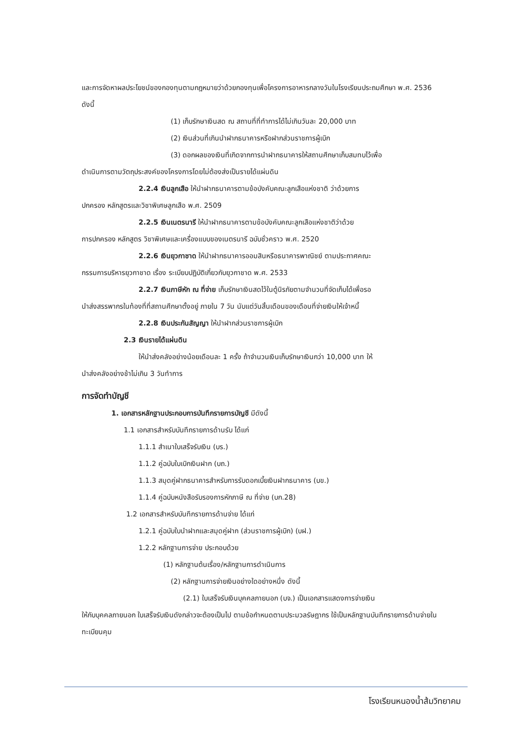และการจัดหาผลประโยชน์ของกองทุนตามกฎหมายว่าด้วยกองทุนเพื่อโครงการอาหารกลางวันในโรงเรียนประถมศึกษา พ.ศ. 2536 ดังนี้
(1) เก็บรักษาเงินสด ณ สถานที่ที่ทำการได้ไม่เกินวันละ 20,000 บาท
(2) เงินส่วนที่เกินนำฝากธนาคารหรือฝากส่วนราชการผู้เบิก
(3) ดอกผลของเงินที่เกิดจากการนำฝากธนาคารให้สถานศึกษาเก็บสมทบไว้เพื่อ
ดำเนินการตามวัตถุประสงค์ของโครงการโดยไม่ต้องส่งเป็นรายได้แผ่นดิน
2.2.4 เงินลูกเสือ ให้นำฝากธนาคารตามข้อบังคับคณะลูกเสือแห่งชาติ ว่าด้วยการ
ปกครอง หลักสูตรและวิชาพิเศษลูกเสือ พ.ศ. 2509
2.2.5 เงินเนตรนารี ให้นำฝากธนาคารตามข้อบังคับคณะลูกเสือแห่งชาติว่าด้วย
การปกครอง หลักสูตร วิชาพิเศษและเครื่องแบบของเนตรนารี ฉบับชั่วคราว พ.ศ. 2520
2.2.6 เงินยุวกาชาด ให้นำฝากธนาคารออมสินหรือธนาคารพาณิชย์ ตามประกาศคณะ
กรรมการบริหารยุวกาชาด เรื่อง ระเบียบปฏิบัติเกี่ยวกับยุวกาชาด พ.ศ. 2533
2.2.7 เงินภาษีหัก ณ ที่จ่าย เก็บรักษาเงินสดไว้ในตู้นิรภัยตามจำนวนที่จัดเก็บได้เพื่อรอ
นำส่งสรรพากรในท้องที่ที่สถานศึกษาตั้งอยู่ ภายใน 7 วัน นับแต่วันสิ้นเดือนของเดือนที่จ่ายเงินให้เจ้าหนี้
2.2.8 เงินประกันสัญญา ให้นำฝากส่วนราชการผู้เบิก
2.3 เงินรายได้แผ่นดิน
ให้นำส่งคลังอย่างน้อยเดือนละ 1 ครั้ง ถ้าจำนวนเงินเก็บรักษาเงินกว่า 10,000 บาท ให้
นำส่งคลังอย่างช้าไม่เกิน 3 วันทำการ
การจัดทำบัญชี
1. เอกสารหลักฐานประกอบการบันทึกรายการบัญชี มีดังนี้
1.1 เอกสารสำหรับบันทึกรายการด้านรับ ได้แก่
1.1.1 สำเนาใบเสร็จรับเงิน (บร.)
1.1.2 คู่ฉบับใบเบิกเงินฝาก (บถ.)
1.1.3 สมุดคู่ฝากธนาคารสำหรับการรับดอกเบี้ยเงินฝากธนาคาร (บข.)
1.1.4 คู่ฉบับหนังสือรับรองการหักภาษี ณ ที่จ่าย (บก.28)
1.2 เอกสารสำหรับบันทึกรายการด้านจ่าย ได้แก่
1.2.1 คู่ฉบับใบนำฝากและสมุดคู่ฝาก (ส่วนราชการผู้เบิก) (บฝ.)
1.2.2 หลักฐานการจ่าย ประกอบด้วย
(1) หลักฐานต้นเรื่อง/หลักฐานการดำเนินการ
(2) หลักฐานการจ่ายเงินอย่างใดอย่างหนึ่ง ดังนี้
(2.1) ใบเสร็จรับเงินบุคคลภายนอก (บจ.) เป็นเอกสารแสดงการจ่ายเงิน
ให้กับบุคคลภายนอก ใบเสร็จรับเงินดังกล่าวจะต้องเป็นไป ตามข้อกำหนดตามประมวลรัษฎากร ใช้เป็นหลักฐานบันทึกรายการด้านจ่ายในทะเบียนคุม
โรงเรียนหนองน้ำส้มวิทยาคม